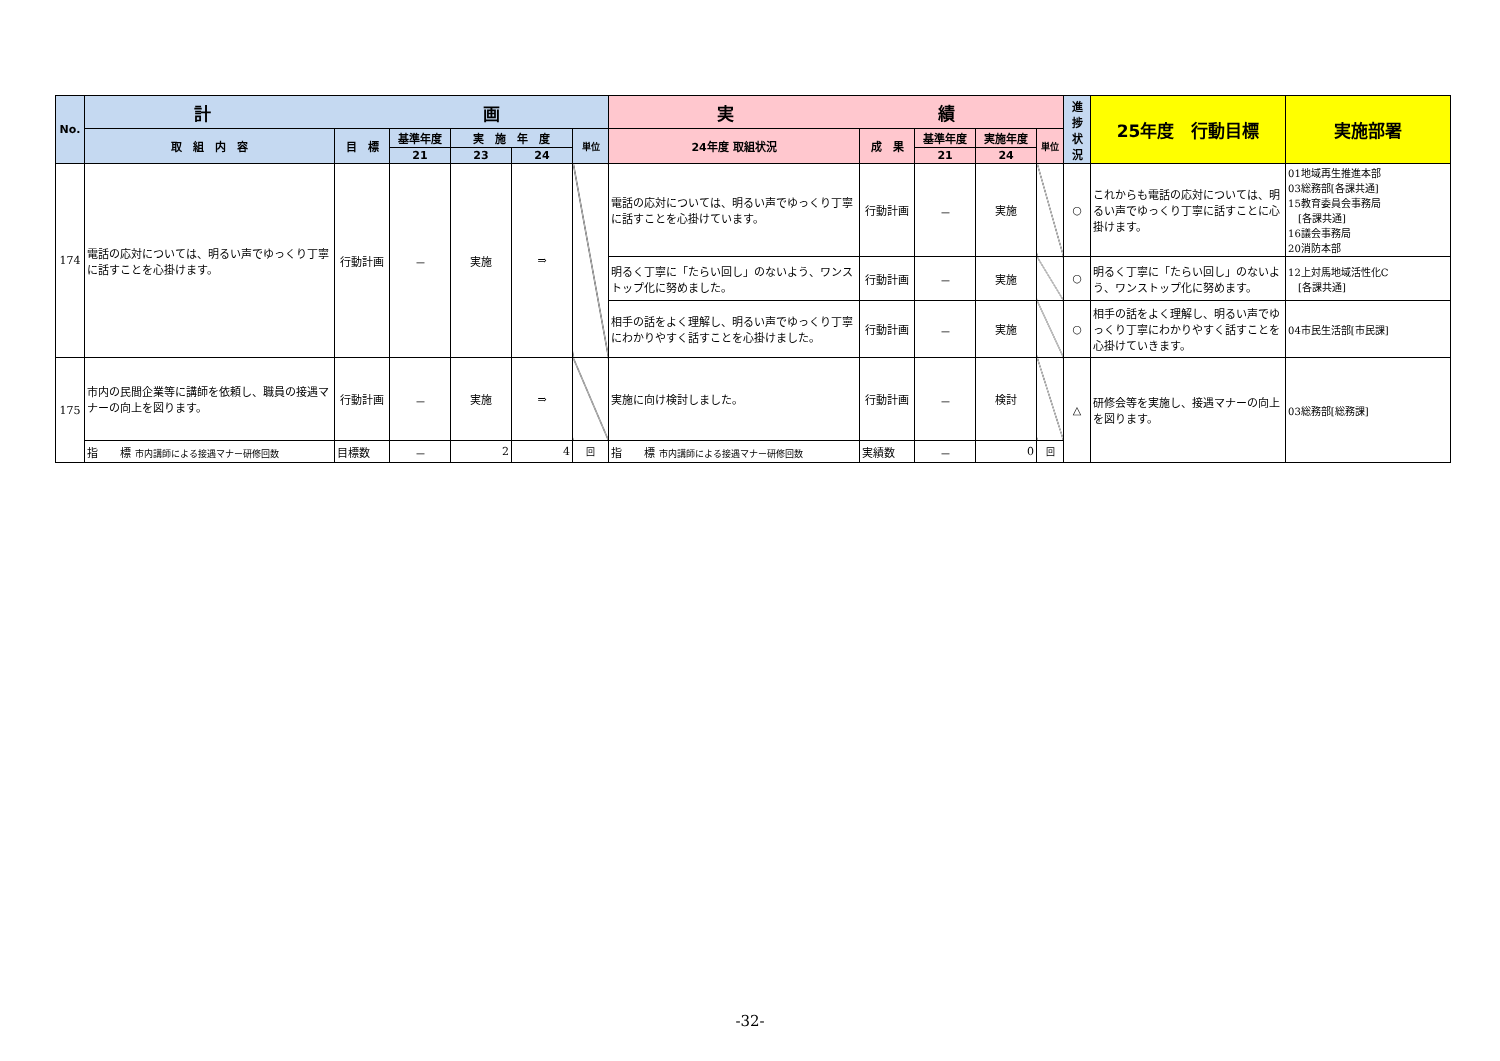| No. | 計 画 | | | | | | 実 績 | | | | | 進 捗 状 況 | 25年度 行動目標 | 実施部署 |
| --- | --- | --- | --- | --- | --- | --- | --- | --- | --- | --- | --- | --- | --- | --- |
| | 取 組 内 容 | 目 標 | 基準年度 | 実 施 年 度 | | 単位 | 24年度 取組状況 | 成 果 | 基準年度 | 実施年度 | 単位 | | | |
| | | | 21 | 23 | 24 | | | | 21 | 24 | | | | |
| 174 | 電話の応対については、明るい声でゆっくり丁寧に話すことを心掛けます。 | 行動計画 | － | 実施 | ⇒ | | 電話の応対については、明るい声でゆっくり丁寧に話すことを心掛けています。 | 行動計画 | － | 実施 | | ○ | これからも電話の応対については、明るい声でゆっくり丁寧に話すことに心掛けます。 | 01地域再生推進本部 03総務部[各課共通] 15教育委員会事務局 [各課共通] 16議会事務局 20消防本部 |
| | | | | | | | 明るく丁寧に「たらい回し」のないよう、ワンストップ化に努めました。 | 行動計画 | － | 実施 | | ○ | 明るく丁寧に「たらい回し」のないよう、ワンストップ化に努めます。 | 12上対馬地域活性化C [各課共通] |
| | | | | | | | 相手の話をよく理解し、明るい声でゆっくり丁寧にわかりやすく話すことを心掛けました。 | 行動計画 | － | 実施 | | ○ | 相手の話をよく理解し、明るい声でゆっくり丁寧にわかりやすく話すことを心掛けていきます。 | 04市民生活部[市民課] |
| 175 | 市内の民間企業等に講師を依頼し、職員の接遇マナーの向上を図ります。 | 行動計画 | － | 実施 | ⇒ | | 実施に向け検討しました。 | 行動計画 | － | 検討 | | △ | 研修会等を実施し、接遇マナーの向上を図ります。 | 03総務部[総務課] |
| | 指 標 市内講師による接遇マナー研修回数 | 目標数 | － | 2 | 4 | 回 | 指 標 市内講師による接遇マナー研修回数 | 実績数 | － | 0 | 回 | | | |
-32-